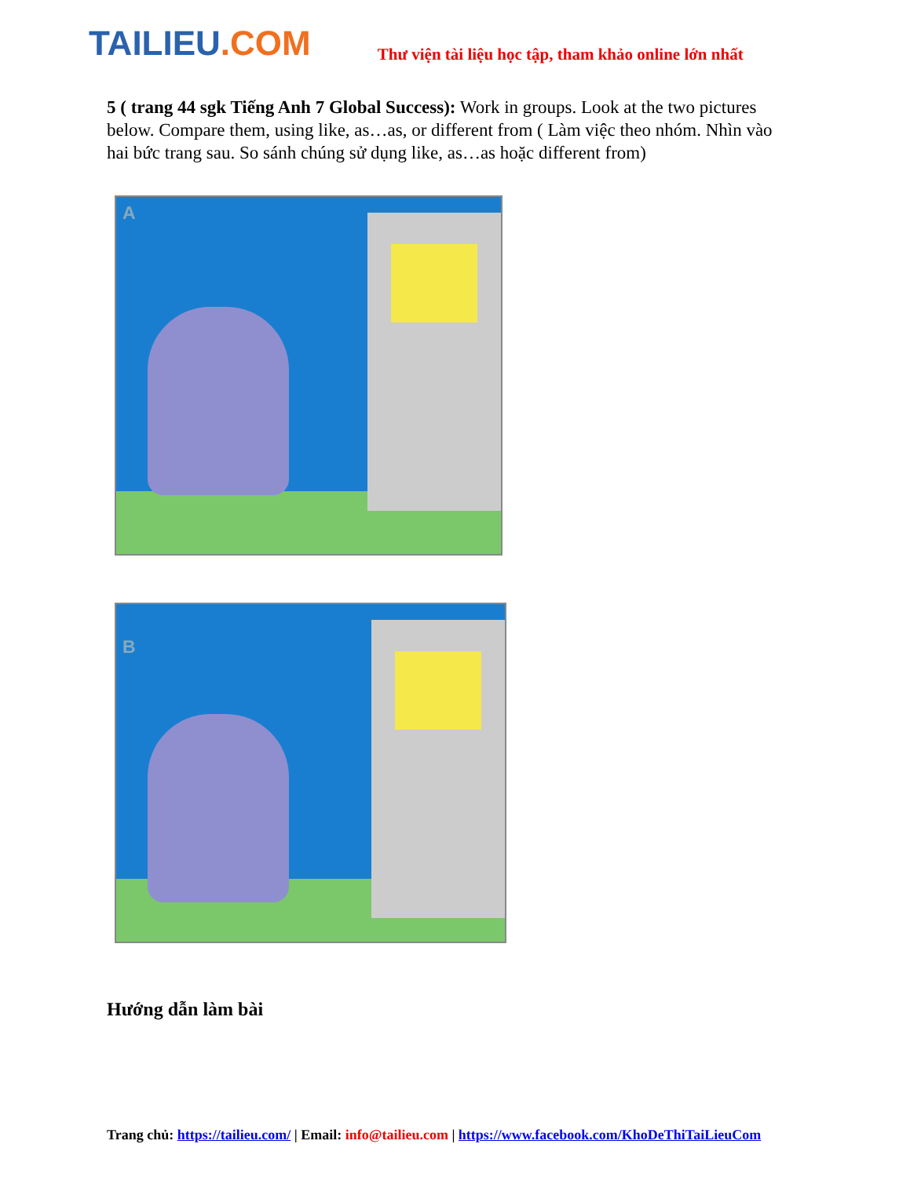TAILIEU.COM
Thư viện tài liệu học tập, tham khảo online lớn nhất
5 ( trang 44 sgk Tiếng Anh 7 Global Success): Work in groups. Look at the two pictures below. Compare them, using like, as…as, or different from ( Làm việc theo nhóm. Nhìn vào hai bức trang sau. So sánh chúng sử dụng like, as…as hoặc different from)
A
B
Hướng dẫn làm bài
Trang chủ: https://tailieu.com/ | Email: info@tailieu.com | https://www.facebook.com/KhoDeThiTaiLieuCom